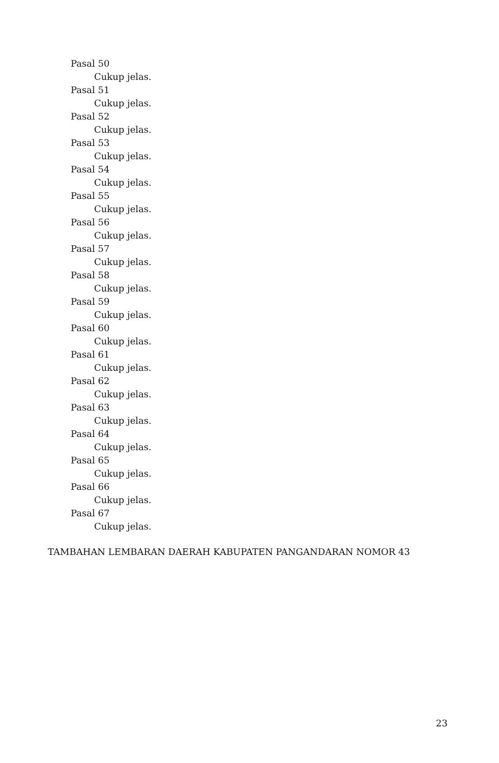Pasal 50
Cukup jelas.
Pasal 51
Cukup jelas.
Pasal 52
Cukup jelas.
Pasal 53
Cukup jelas.
Pasal 54
Cukup jelas.
Pasal 55
Cukup jelas.
Pasal 56
Cukup jelas.
Pasal 57
Cukup jelas.
Pasal 58
Cukup jelas.
Pasal 59
Cukup jelas.
Pasal 60
Cukup jelas.
Pasal 61
Cukup jelas.
Pasal 62
Cukup jelas.
Pasal 63
Cukup jelas.
Pasal 64
Cukup jelas.
Pasal 65
Cukup jelas.
Pasal 66
Cukup jelas.
Pasal 67
Cukup jelas.
TAMBAHAN LEMBARAN DAERAH KABUPATEN PANGANDARAN NOMOR 43
23